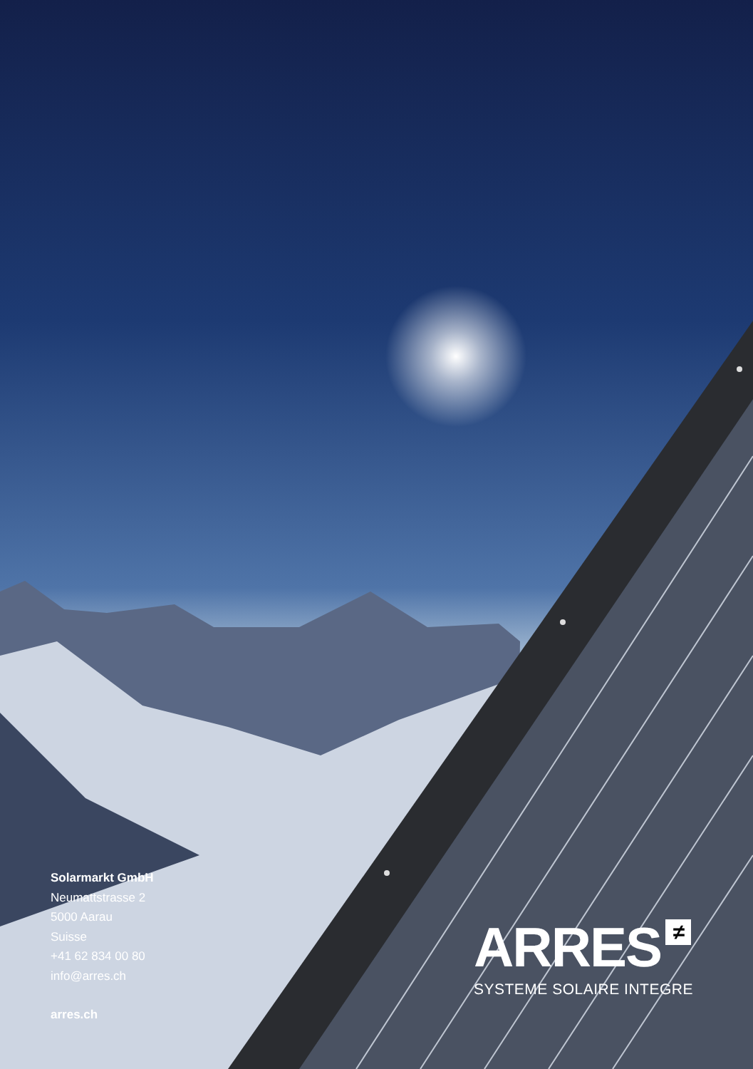Solarmarkt GmbH
Neumattstrasse 2
5000 Aarau
Suisse
+41 62 834 00 80
info@arres.ch
arres.ch
ARRES ≠
SYSTEME SOLAIRE INTEGRE